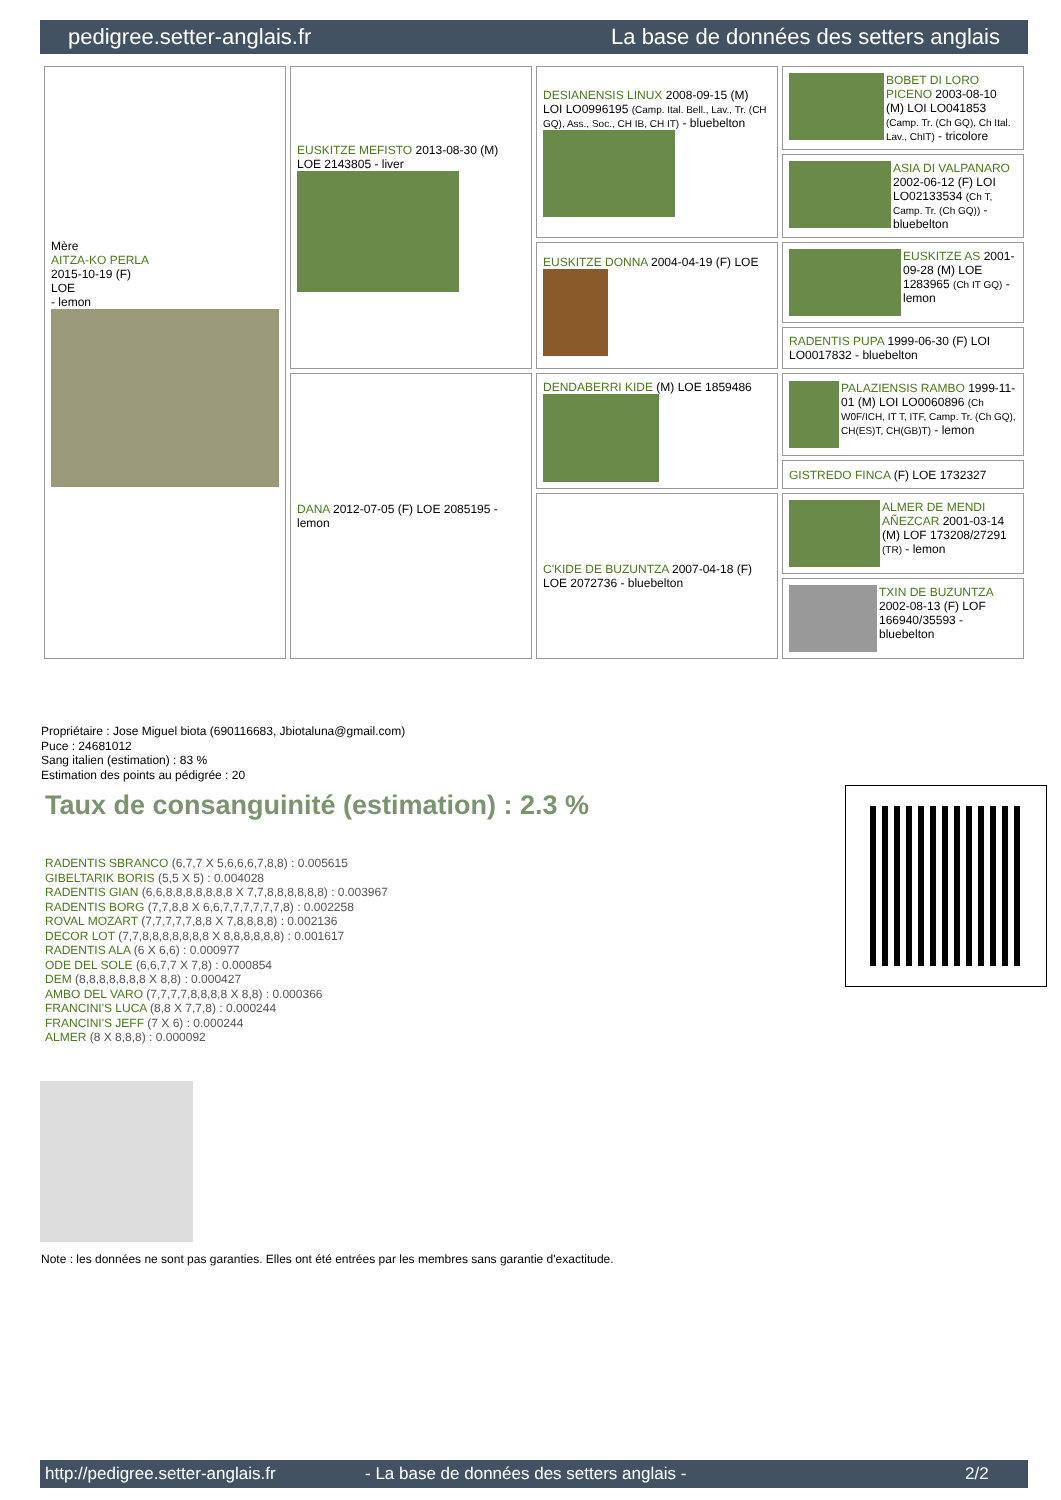pedigree.setter-anglais.fr La base de données des setters anglais
| Mère AITZA-KO PERLA 2015-10-19 (F) LOE - lemon | EUSKITZE MEFISTO 2013-08-30 (M) LOE 2143805 - liver | DESIANENSIS LINUX 2008-09-15 (M) LOI LO0996195 (Camp. Ital. Bell., Lav., Tr. (CH GQ), Ass., Soc., CH IB, CH IT) - bluebelton | BOBET DI LORO PICENO 2003-08-10 (M) LOI LO041853 (Camp. Tr. (Ch GQ), Ch Ital. Lav., ChIT) - tricolore |
| | | | ASIA DI VALPANARO 2002-06-12 (F) LOI LO02133534 (Ch T, Camp. Tr. (Ch GQ)) - bluebelton |
| | | EUSKITZE DONNA 2004-04-19 (F) LOE | EUSKITZE AS 2001-09-28 (M) LOE 1283965 (Ch IT GQ) - lemon |
| | | | RADENTIS PUPA 1999-06-30 (F) LOI LO0017832 - bluebelton |
| | DANA 2012-07-05 (F) LOE 2085195 - lemon | DENDABERRI KIDE (M) LOE 1859486 | PALAZIENSIS RAMBO 1999-11-01 (M) LOI LO0060896 (Ch W0F/ICH, IT T, ITF, Camp. Tr. (Ch GQ), CH(ES)T, CH(GB)T) - lemon |
| | | | GISTREDO FINCA (F) LOE 1732327 |
| | | C'KIDE DE BUZUNTZA 2007-04-18 (F) LOE 2072736 - bluebelton | ALMER DE MENDI AÑEZCAR 2001-03-14 (M) LOF 173208/27291 (TR) - lemon |
| | | | TXIN DE BUZUNTZA 2002-08-13 (F) LOF 166940/35593 - bluebelton |
Propriétaire : Jose Miguel biota (690116683, Jbiotaluna@gmail.com)
Puce : 24681012
Sang italien (estimation) : 83 %
Estimation des points au pédigrée : 20
Taux de consanguinité (estimation) : 2.3 %
RADENTIS SBRANCO (6,7,7 X 5,6,6,6,7,8,8) : 0.005615
GIBELTARIK BORIS (5,5 X 5) : 0.004028
RADENTIS GIAN (6,6,8,8,8,8,8,8,8 X 7,7,8,8,8,8,8,8) : 0.003967
RADENTIS BORG (7,7,8,8 X 6,6,7,7,7,7,7,7,8) : 0.002258
ROVAL MOZART (7,7,7,7,7,8,8 X 7,8,8,8,8) : 0.002136
DECOR LOT (7,7,8,8,8,8,8,8,8 X 8,8,8,8,8,8) : 0.001617
RADENTIS ALA (6 X 6,6) : 0.000977
ODE DEL SOLE (6,6,7,7 X 7,8) : 0.000854
DEM (8,8,8,8,8,8,8 X 8,8) : 0.000427
AMBO DEL VARO (7,7,7,7,8,8,8,8 X 8,8) : 0.000366
FRANCINI'S LUCA (8,8 X 7,7,8) : 0.000244
FRANCINI'S JEFF (7 X 6) : 0.000244
ALMER (8 X 8,8,8) : 0.000092
Note : les données ne sont pas garanties. Elles ont été entrées par les membres sans garantie d'exactitude.
http://pedigree.setter-anglais.fr - La base de données des setters anglais - 2/2